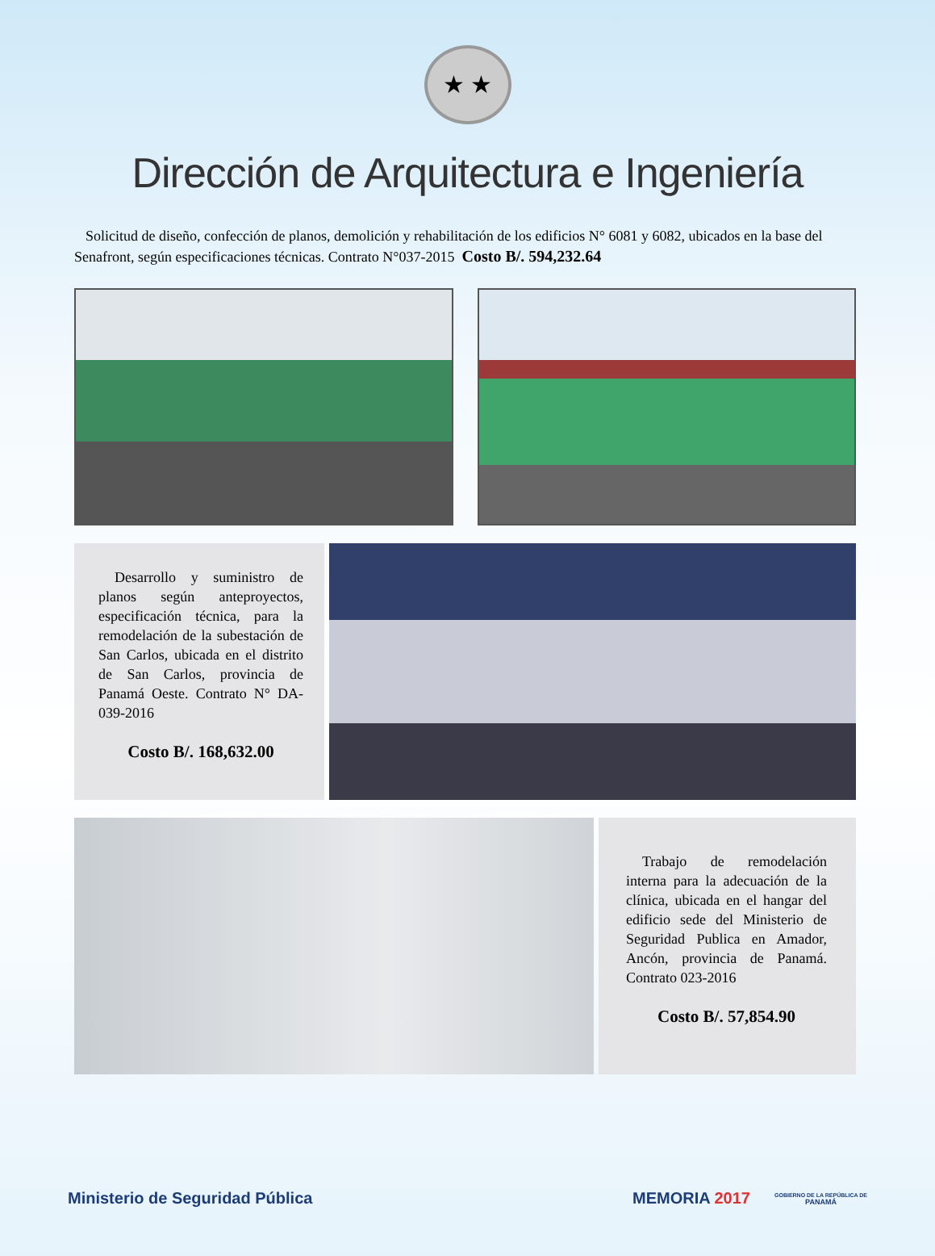★ ★
Dirección de Arquitectura e Ingeniería
Solicitud de diseño, confección de planos, demolición y rehabilitación de los edificios N° 6081 y 6082, ubicados en la base del Senafront, según especificaciones técnicas. Contrato N°037-2015 Costo B/. 594,232.64
Desarrollo y suministro de planos según anteproyectos, especificación técnica, para la remodelación de la subestación de San Carlos, ubicada en el distrito de San Carlos, provincia de Panamá Oeste. Contrato N° DA-039-2016
Costo B/. 168,632.00
Trabajo de remodelación interna para la adecuación de la clínica, ubicada en el hangar del edificio sede del Ministerio de Seguridad Publica en Amador, Ancón, provincia de Panamá. Contrato 023-2016
Costo B/. 57,854.90
Ministerio de Seguridad Pública MEMORIA 2017
GOBIERNO DE LA REPÚBLICA DE
PANAMÁ